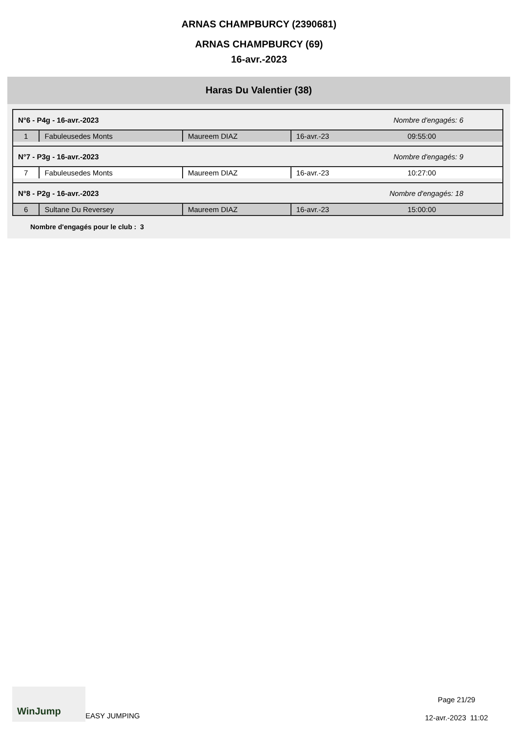ARNAS CHAMPBURCY (2390681)
ARNAS CHAMPBURCY (69)
16-avr.-2023
Haras Du Valentier (38)
| N°6 - P4g - 16-avr.-2023 | | | Nombre d'engagés: 6 | |
| 1 | Fabuleusedes Monts | Maureem DIAZ | 16-avr.-23 | 09:55:00 |
| N°7 - P3g - 16-avr.-2023 | | | Nombre d'engagés: 9 | |
| 7 | Fabuleusedes Monts | Maureem DIAZ | 16-avr.-23 | 10:27:00 |
| N°8 - P2g - 16-avr.-2023 | | | Nombre d'engagés: 18 | |
| 6 | Sultane Du Reversey | Maureem DIAZ | 16-avr.-23 | 15:00:00 |
Nombre d'engagés pour le club : 3
WinJump
EASY JUMPING
Page 21/29
12-avr.-2023 11:02